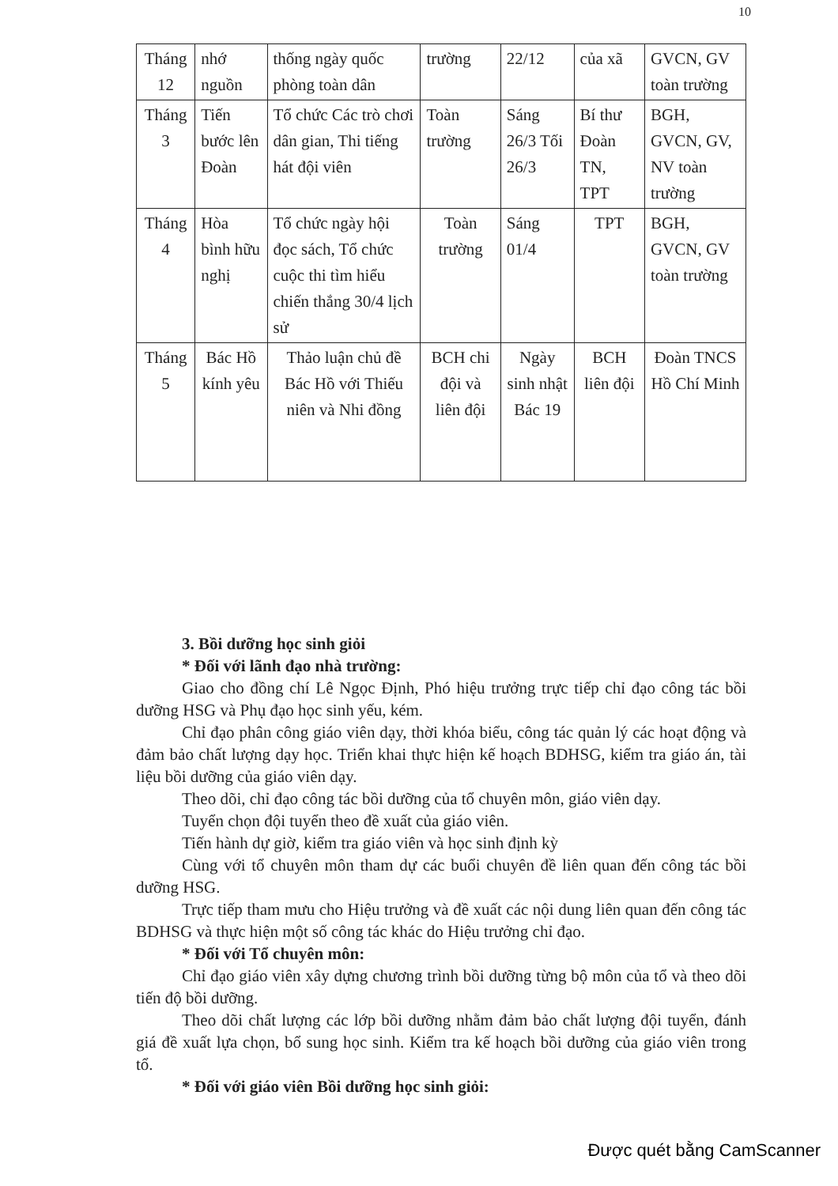10
| Tháng 12 | nhớ nguồn | thống ngày quốc phòng toàn dân | trường | 22/12 | của xã | GVCN, GV toàn trường |
| Tháng 3 | Tiến bước lên Đoàn | Tổ chức Các trò chơi dân gian, Thi tiếng hát đội viên | Toàn trường | Sáng 26/3 Tối 26/3 | Bí thư Đoàn TN, TPT | BGH, GVCN, GV, NV toàn trường |
| Tháng 4 | Hòa bình hữu nghị | Tổ chức ngày hội đọc sách, Tổ chức cuộc thi tìm hiểu chiến thắng 30/4 lịch sử | Toàn trường | Sáng 01/4 | TPT | BGH, GVCN, GV toàn trường |
| Tháng 5 | Bác Hồ kính yêu | Thảo luận chủ đề Bác Hồ với Thiếu niên và Nhi đồng | BCH chi đội và liên đội | Ngày sinh nhật Bác 19 | BCH liên đội | Đoàn TNCS Hồ Chí Minh |
3. Bồi dưỡng học sinh giỏi
* Đối với lãnh đạo nhà trường:
Giao cho đồng chí Lê Ngọc Định, Phó hiệu trưởng trực tiếp chỉ đạo công tác bồi dưỡng HSG và Phụ đạo học sinh yếu, kém.
Chỉ đạo phân công giáo viên dạy, thời khóa biểu, công tác quản lý các hoạt động và đảm bảo chất lượng dạy học. Triển khai thực hiện kế hoạch BDHSG, kiểm tra giáo án, tài liệu bồi dưỡng của giáo viên dạy.
Theo dõi, chỉ đạo công tác bồi dưỡng của tổ chuyên môn, giáo viên dạy.
Tuyển chọn đội tuyển theo đề xuất của giáo viên.
Tiến hành dự giờ, kiểm tra giáo viên và học sinh định kỳ
Cùng với tổ chuyên môn tham dự các buổi chuyên đề liên quan đến công tác bồi dưỡng HSG.
Trực tiếp tham mưu cho Hiệu trưởng và đề xuất các nội dung liên quan đến công tác BDHSG và thực hiện một số công tác khác do Hiệu trưởng chỉ đạo.
* Đối với Tổ chuyên môn:
Chỉ đạo giáo viên xây dựng chương trình bồi dưỡng từng bộ môn của tổ và theo dõi tiến độ bồi dưỡng.
Theo dõi chất lượng các lớp bồi dưỡng nhằm đảm bảo chất lượng đội tuyển, đánh giá đề xuất lựa chọn, bổ sung học sinh. Kiểm tra kế hoạch bồi dưỡng của giáo viên trong tổ.
* Đối với giáo viên Bồi dưỡng học sinh giỏi:
Được quét bằng CamScanner